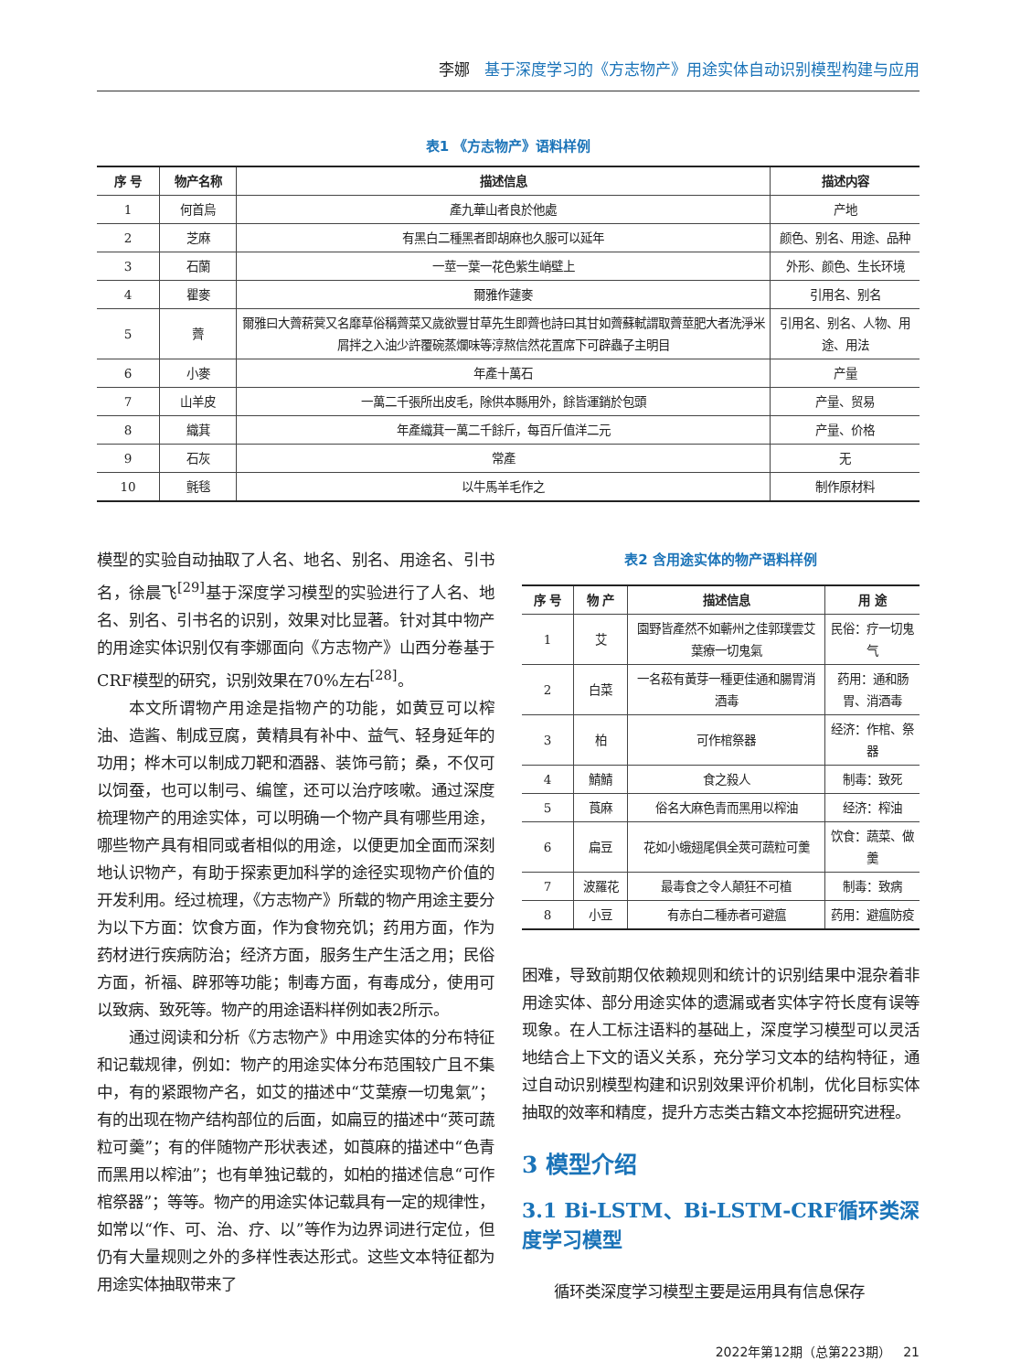李娜 基于深度学习的《方志物产》用途实体自动识别模型构建与应用
表1 《方志物产》语料样例
| 序 号 | 物产名称 | 描述信息 | 描述内容 |
| --- | --- | --- | --- |
| 1 | 何首烏 | 產九華山者良於他處 | 产地 |
| 2 | 芝麻 | 有黑白二種黑者即胡麻也久服可以延年 | 颜色、别名、用途、品种 |
| 3 | 石蘭 | 一莖一葉一花色紫生峭壁上 | 外形、颜色、生长环境 |
| 4 | 瞿麥 | 爾雅作蘧麥 | 引用名、别名 |
| 5 | 薺 | 爾雅曰大薺菥蓂又名靡草俗稱薺菜又歲欲豐甘草先生即薺也詩曰其甘如薺蘇軾謂取薺莖肥大者洗淨米屑拌之入油少許覆碗蒸爛味等淳熬信然花置席下可辟蟲子主明目 | 引用名、别名、人物、用途、用法 |
| 6 | 小麥 | 年產十萬石 | 产量 |
| 7 | 山羊皮 | 一萬二千張所出皮毛，除供本縣用外，餘皆運銷於包頭 | 产量、贸易 |
| 8 | 織萁 | 年產織萁一萬二千餘斤，每百斤值洋二元 | 产量、价格 |
| 9 | 石灰 | 常產 | 无 |
| 10 | 氈毯 | 以牛馬羊毛作之 | 制作原材料 |
模型的实验自动抽取了人名、地名、别名、用途名、引书名，徐晨飞<sup>[29]</sup>基于深度学习模型的实验进行了人名、地名、别名、引书名的识别，效果对比显著。针对其中物产的用途实体识别仅有李娜面向《方志物产》山西分卷基于CRF模型的研究，识别效果在70%左右<sup>[28]</sup>。
本文所谓物产用途是指物产的功能，如黄豆可以榨油、造酱、制成豆腐，黄精具有补中、益气、轻身延年的功用；桦木可以制成刀靶和酒器、装饰弓箭；桑，不仅可以饲蚕，也可以制弓、编筐，还可以治疗咳嗽。通过深度梳理物产的用途实体，可以明确一个物产具有哪些用途，哪些物产具有相同或者相似的用途，以便更加全面而深刻地认识物产，有助于探索更加科学的途径实现物产价值的开发利用。经过梳理，《方志物产》所载的物产用途主要分为以下方面：饮食方面，作为食物充饥；药用方面，作为药材进行疾病防治；经济方面，服务生产生活之用；民俗方面，祈福、辟邪等功能；制毒方面，有毒成分，使用可以致病、致死等。物产的用途语料样例如表2所示。
通过阅读和分析《方志物产》中用途实体的分布特征和记载规律，例如：物产的用途实体分布范围较广且不集中，有的紧跟物产名，如艾的描述中“艾葉療一切鬼氣”；有的出现在物产结构部位的后面，如扁豆的描述中“莢可蔬粒可羹”；有的伴随物产形状表述，如莨麻的描述中“色青而黑用以榨油”；也有单独记载的，如柏的描述信息“可作棺祭器”；等等。物产的用途实体记载具有一定的规律性，如常以“作、可、治、疗、以”等作为边界词进行定位，但仍有大量规则之外的多样性表达形式。这些文本特征都为用途实体抽取带来了
表2 含用途实体的物产语料样例
| 序 号 | 物 产 | 描述信息 | 用 途 |
| --- | --- | --- | --- |
| 1 | 艾 | 園野皆產然不如蘄州之佳郭璞雲艾葉療一切鬼氣 | 民俗：疗一切鬼气 |
| 2 | 白菜 | 一名菘有黃芽一種更佳通和腸胃消酒毒 | 药用：通和肠胃、消酒毒 |
| 3 | 柏 | 可作棺祭器 | 经济：作棺、祭器 |
| 4 | 鯖鯖 | 食之殺人 | 制毒：致死 |
| 5 | 莨麻 | 俗名大麻色青而黑用以榨油 | 经济：榨油 |
| 6 | 扁豆 | 花如小蛾翅尾俱全莢可蔬粒可羹 | 饮食：蔬菜、做羹 |
| 7 | 波羅花 | 最毒食之令人顛狂不可植 | 制毒：致病 |
| 8 | 小豆 | 有赤白二種赤者可避瘟 | 药用：避瘟防疫 |
困难，导致前期仅依赖规则和统计的识别结果中混杂着非用途实体、部分用途实体的遗漏或者实体字符长度有误等现象。在人工标注语料的基础上，深度学习模型可以灵活地结合上下文的语义关系，充分学习文本的结构特征，通过自动识别模型构建和识别效果评价机制，优化目标实体抽取的效率和精度，提升方志类古籍文本挖掘研究进程。
3 模型介绍
3.1 Bi-LSTM、Bi-LSTM-CRF循环类深度学习模型
循环类深度学习模型主要是运用具有信息保存
2022年第12期（总第223期） 21